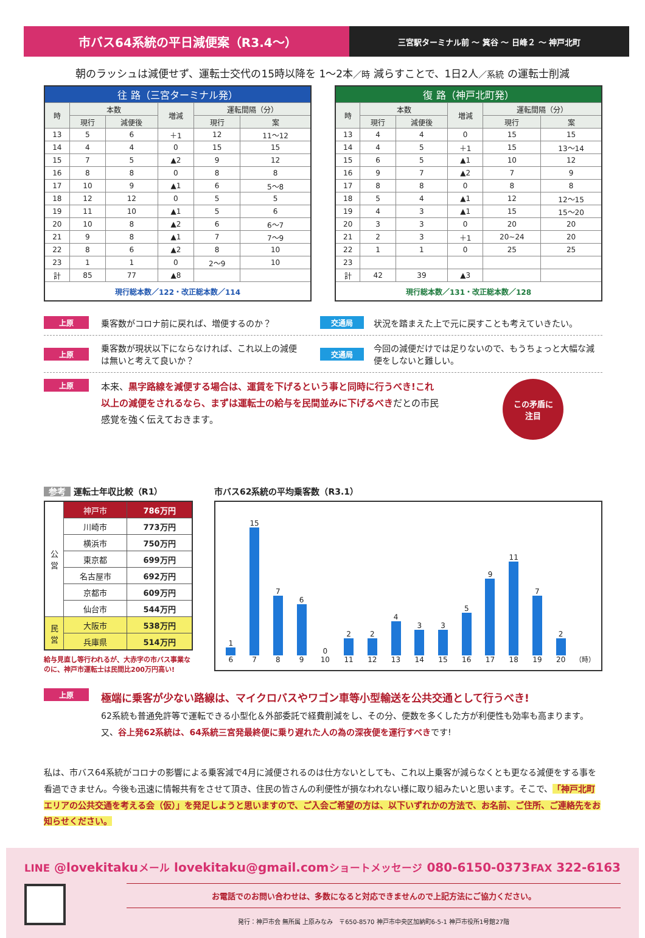市バス64系統の平日減便案（R3.4〜）
三宮駅ターミナル前 〜 箕谷 〜 日峰２ 〜 神戸北町
朝のラッシュは減便せず、運転士交代の15時以降を 1〜2本／時 減らすことで、1日2人／系統 の運転士削減
| 往 路（三宮ターミナル発） | | | | | |
| 時 | 本数 | | 増減 | 運転間隔（分） | |
| | 現行 | 減便後 | | 現行 | 案 |
| 13 | 5 | 6 | ＋1 | 12 | 11〜12 |
| 14 | 4 | 4 | 0 | 15 | 15 |
| 15 | 7 | 5 | ▲2 | 9 | 12 |
| 16 | 8 | 8 | 0 | 8 | 8 |
| 17 | 10 | 9 | ▲1 | 6 | 5〜8 |
| 18 | 12 | 12 | 0 | 5 | 5 |
| 19 | 11 | 10 | ▲1 | 5 | 6 |
| 20 | 10 | 8 | ▲2 | 6 | 6〜7 |
| 21 | 9 | 8 | ▲1 | 7 | 7〜9 |
| 22 | 8 | 6 | ▲2 | 8 | 10 |
| 23 | 1 | 1 | 0 | 2〜9 | 10 |
| 計 | 85 | 77 | ▲8 | | |
| 現行総本数／122・改正総本数／114 | | | | | |
| 復 路（神戸北町発） | | | | | |
| 時 | 本数 | | 増減 | 運転間隔（分） | |
| | 現行 | 減便後 | | 現行 | 案 |
| 13 | 4 | 4 | 0 | 15 | 15 |
| 14 | 4 | 5 | ＋1 | 15 | 13〜14 |
| 15 | 6 | 5 | ▲1 | 10 | 12 |
| 16 | 9 | 7 | ▲2 | 7 | 9 |
| 17 | 8 | 8 | 0 | 8 | 8 |
| 18 | 5 | 4 | ▲1 | 12 | 12〜15 |
| 19 | 4 | 3 | ▲1 | 15 | 15〜20 |
| 20 | 3 | 3 | 0 | 20 | 20 |
| 21 | 2 | 3 | ＋1 | 20~24 | 20 |
| 22 | 1 | 1 | 0 | 25 | 25 |
| 23 | | | | | |
| 計 | 42 | 39 | ▲3 | | |
| 現行総本数／131・改正総本数／128 | | | | | |
上原 乗客数がコロナ前に戻れば、増便するのか？ 交通局 状況を踏まえた上で元に戻すことも考えていきたい。
上原 乗客数が現状以下にならなければ、これ以上の減便は無いと考えて良いか？ 交通局 今回の減便だけでは足りないので、もうちょっと大幅な減便をしないと難しい。
上原 本来、黒字路線を減便する場合は、運賃を下げるという事と同時に行うべき!これ以上の減便をされるなら、まずは運転士の給与を民間並みに下げるべきだとの市民感覚を強く伝えておきます。 この矛盾に
注目
参考 運転士年収比較（R1）
| 公 営 | 神戸市 | 786万円 |
| | 川崎市 | 773万円 |
| | 横浜市 | 750万円 |
| | 東京都 | 699万円 |
| | 名古屋市 | 692万円 |
| | 京都市 | 609万円 |
| | 仙台市 | 544万円 |
| 民 営 | 大阪市 | 538万円 |
| | 兵庫県 | 514万円 |
給与見直し等行われるが、大赤字の市バス事業なのに、神戸市運転士は民間比200万円高い!
市バス62系統の平均乗客数（R3.1）
1 6
15 7
7 8
6 9
0 10
2 11
2 12
4 13
3 14
3 15
5 16
9 17
11 18
7 19
2 20
（時）
上原 極端に乗客が少ない路線は、マイクロバスやワゴン車等小型輸送を公共交通として行うべき!
62系統も普通免許等で運転できる小型化＆外部委託で経費削減をし、その分、便数を多くした方が利便性も効率も高まります。又、谷上発62系統は、64系統三宮発最終便に乗り遅れた人の為の深夜便を運行すべきです!
私は、市バス64系統がコロナの影響による乗客減で4月に減便されるのは仕方ないとしても、これ以上乗客が減らなくとも更なる減便をする事を看過できません。今後も迅速に情報共有をさせて頂き、住民の皆さんの利便性が損なわれない様に取り組みたいと思います。そこで、「神戸北町エリアの公共交通を考える会（仮）」を発足しようと思いますので、ご入会ご希望の方は、以下いずれかの方法で、お名前、ご住所、ご連絡先をお知らせください。
LINE @lovekitaku メール lovekitaku@gmail.com ショートメッセージ 080-6150-0373 FAX 322-6163
お電話でのお問い合わせは、多数になると対応できませんので上記方法にご協力ください。
発行：神戸市会 無所属 上原みなみ　〒650-8570 神戸市中央区加納町6-5-1 神戸市役所1号館27階